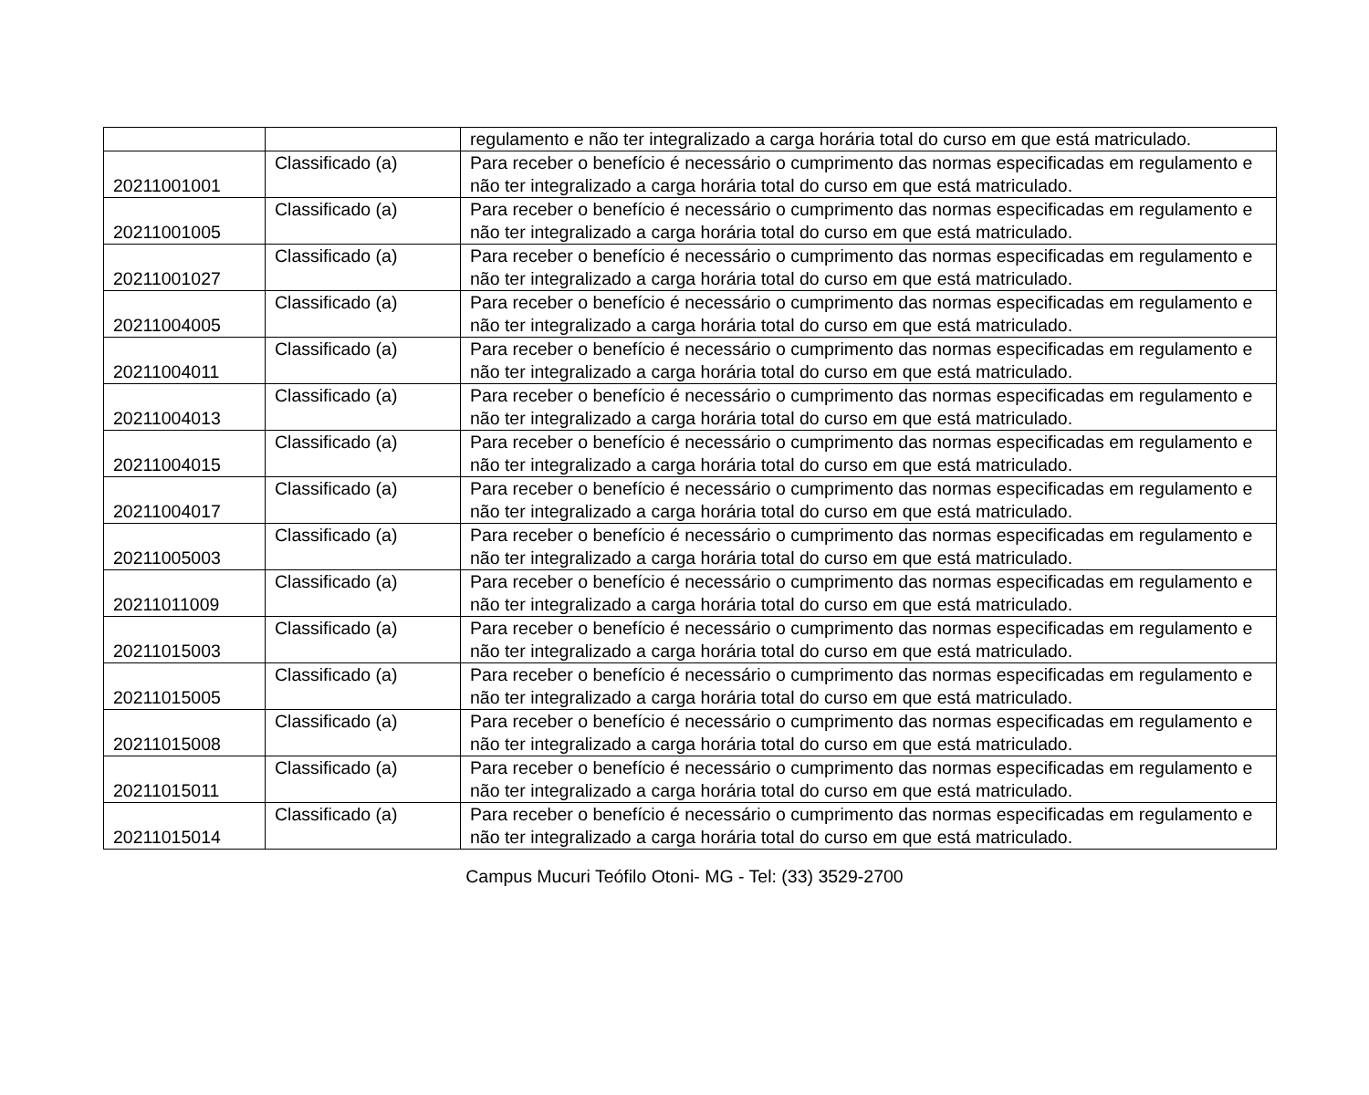| | | regulamento e não ter integralizado a carga horária total do curso em que está matriculado. |
| 20211001001 | Classificado (a) | Para receber o benefício é necessário o cumprimento das normas especificadas em regulamento e não ter integralizado a carga horária total do curso em que está matriculado. |
| 20211001005 | Classificado (a) | Para receber o benefício é necessário o cumprimento das normas especificadas em regulamento e não ter integralizado a carga horária total do curso em que está matriculado. |
| 20211001027 | Classificado (a) | Para receber o benefício é necessário o cumprimento das normas especificadas em regulamento e não ter integralizado a carga horária total do curso em que está matriculado. |
| 20211004005 | Classificado (a) | Para receber o benefício é necessário o cumprimento das normas especificadas em regulamento e não ter integralizado a carga horária total do curso em que está matriculado. |
| 20211004011 | Classificado (a) | Para receber o benefício é necessário o cumprimento das normas especificadas em regulamento e não ter integralizado a carga horária total do curso em que está matriculado. |
| 20211004013 | Classificado (a) | Para receber o benefício é necessário o cumprimento das normas especificadas em regulamento e não ter integralizado a carga horária total do curso em que está matriculado. |
| 20211004015 | Classificado (a) | Para receber o benefício é necessário o cumprimento das normas especificadas em regulamento e não ter integralizado a carga horária total do curso em que está matriculado. |
| 20211004017 | Classificado (a) | Para receber o benefício é necessário o cumprimento das normas especificadas em regulamento e não ter integralizado a carga horária total do curso em que está matriculado. |
| 20211005003 | Classificado (a) | Para receber o benefício é necessário o cumprimento das normas especificadas em regulamento e não ter integralizado a carga horária total do curso em que está matriculado. |
| 20211011009 | Classificado (a) | Para receber o benefício é necessário o cumprimento das normas especificadas em regulamento e não ter integralizado a carga horária total do curso em que está matriculado. |
| 20211015003 | Classificado (a) | Para receber o benefício é necessário o cumprimento das normas especificadas em regulamento e não ter integralizado a carga horária total do curso em que está matriculado. |
| 20211015005 | Classificado (a) | Para receber o benefício é necessário o cumprimento das normas especificadas em regulamento e não ter integralizado a carga horária total do curso em que está matriculado. |
| 20211015008 | Classificado (a) | Para receber o benefício é necessário o cumprimento das normas especificadas em regulamento e não ter integralizado a carga horária total do curso em que está matriculado. |
| 20211015011 | Classificado (a) | Para receber o benefício é necessário o cumprimento das normas especificadas em regulamento e não ter integralizado a carga horária total do curso em que está matriculado. |
| 20211015014 | Classificado (a) | Para receber o benefício é necessário o cumprimento das normas especificadas em regulamento e não ter integralizado a carga horária total do curso em que está matriculado. |
Campus Mucuri Teófilo Otoni- MG - Tel: (33) 3529-2700